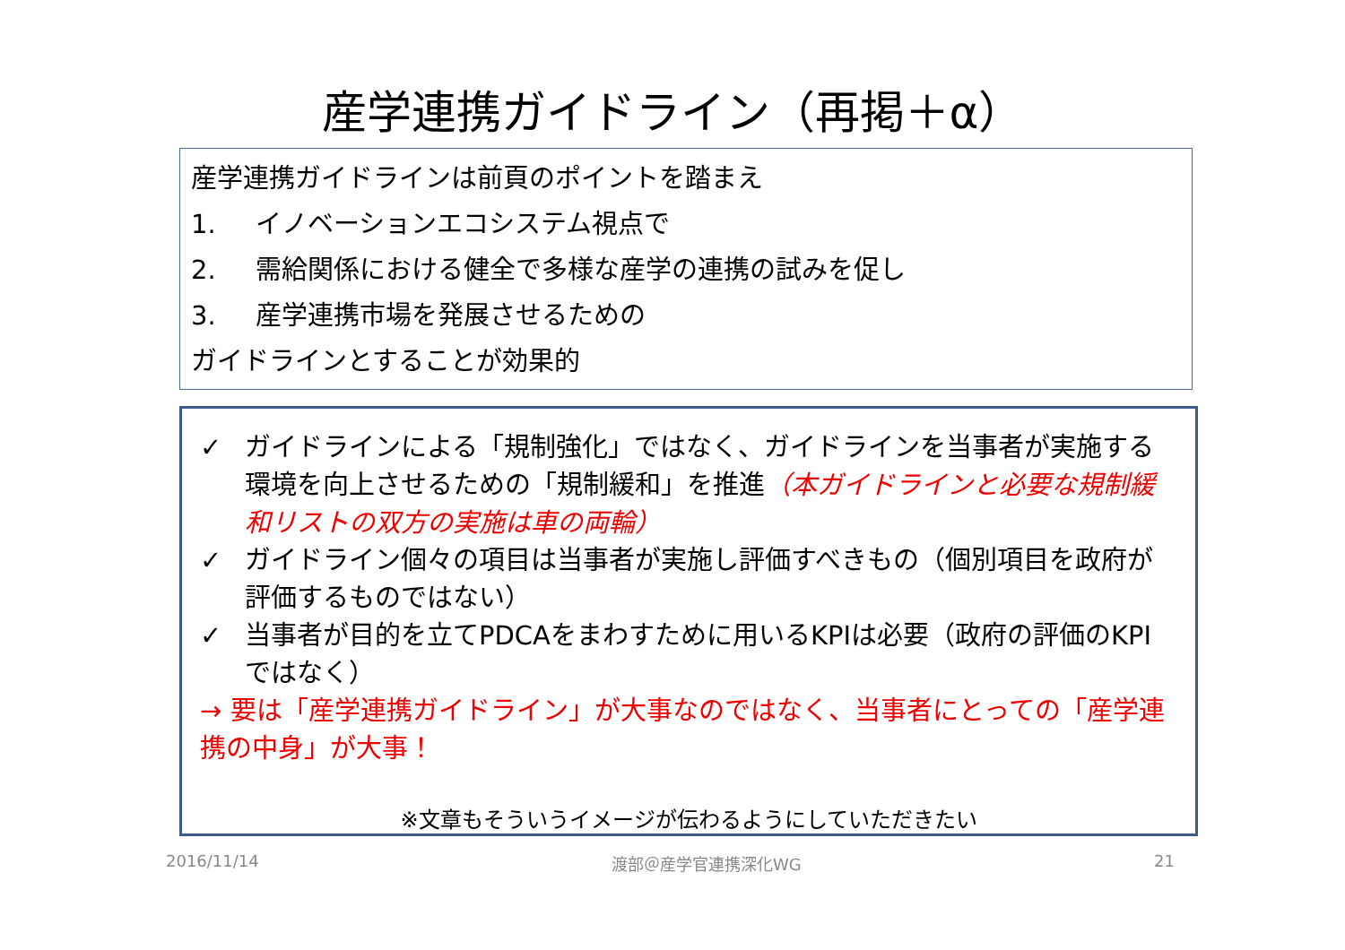産学連携ガイドライン（再掲＋α）
産学連携ガイドラインは前頁のポイントを踏まえ
1. イノベーションエコシステム視点で
2. 需給関係における健全で多様な産学の連携の試みを促し
3. 産学連携市場を発展させるための
ガイドラインとすることが効果的
✓ ガイドラインによる「規制強化」ではなく、ガイドラインを当事者が実施する環境を向上させるための「規制緩和」を推進（本ガイドラインと必要な規制緩和リストの双方の実施は車の両輪）
✓ ガイドライン個々の項目は当事者が実施し評価すべきもの（個別項目を政府が評価するものではない）
✓ 当事者が目的を立てPDCAをまわすために用いるKPIは必要（政府の評価のKPIではなく）
→ 要は「産学連携ガイドライン」が大事なのではなく、当事者にとっての「産学連携の中身」が大事！
※文章もそういうイメージが伝わるようにしていただきたい
2016/11/14 渡部＠産学官連携深化WG 21